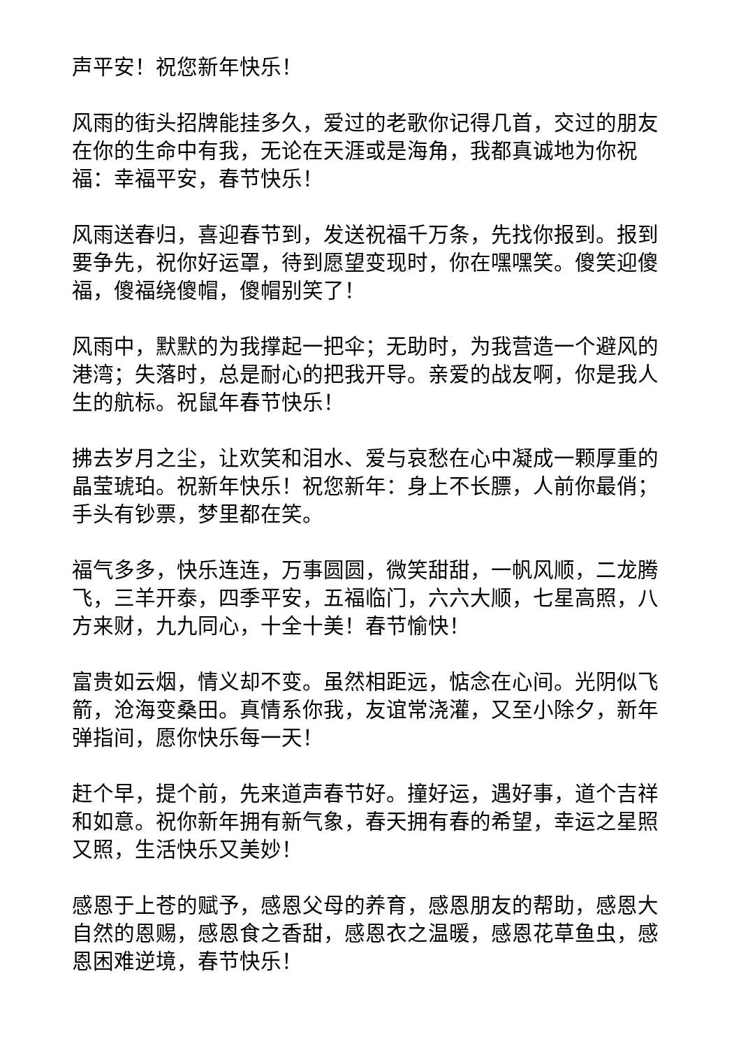声平安！祝您新年快乐！
风雨的街头招牌能挂多久，爱过的老歌你记得几首，交过的朋友在你的生命中有我，无论在天涯或是海角，我都真诚地为你祝福：幸福平安，春节快乐！
风雨送春归，喜迎春节到，发送祝福千万条，先找你报到。报到要争先，祝你好运罩，待到愿望变现时，你在嘿嘿笑。傻笑迎傻福，傻福绕傻帽，傻帽别笑了！
风雨中，默默的为我撑起一把伞；无助时，为我营造一个避风的港湾；失落时，总是耐心的把我开导。亲爱的战友啊，你是我人生的航标。祝鼠年春节快乐！
拂去岁月之尘，让欢笑和泪水、爱与哀愁在心中凝成一颗厚重的晶莹琥珀。祝新年快乐！祝您新年：身上不长膘，人前你最俏；手头有钞票，梦里都在笑。
福气多多，快乐连连，万事圆圆，微笑甜甜，一帆风顺，二龙腾飞，三羊开泰，四季平安，五福临门，六六大顺，七星高照，八方来财，九九同心，十全十美！春节愉快！
富贵如云烟，情义却不变。虽然相距远，惦念在心间。光阴似飞箭，沧海变桑田。真情系你我，友谊常浇灌，又至小除夕，新年弹指间，愿你快乐每一天！
赶个早，提个前，先来道声春节好。撞好运，遇好事，道个吉祥和如意。祝你新年拥有新气象，春天拥有春的希望，幸运之星照又照，生活快乐又美妙！
感恩于上苍的赋予，感恩父母的养育，感恩朋友的帮助，感恩大自然的恩赐，感恩食之香甜，感恩衣之温暖，感恩花草鱼虫，感恩困难逆境，春节快乐！